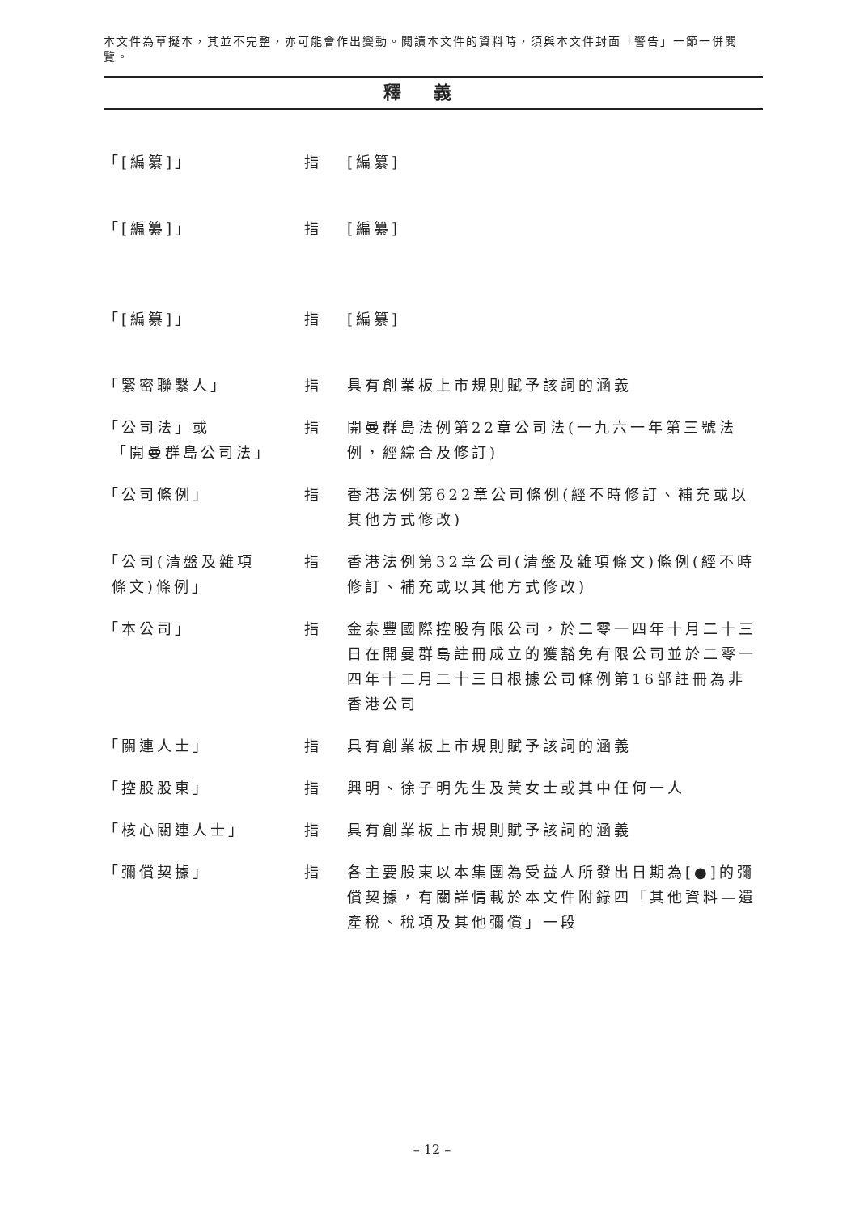本文件為草擬本，其並不完整，亦可能會作出變動。閱讀本文件的資料時，須與本文件封面「警告」一節一併閱覽。
釋義
「[編纂]」 指 [編纂]
「[編纂]」 指 [編纂]
「[編纂]」 指 [編纂]
「緊密聯繫人」 指 具有創業板上市規則賦予該詞的涵義
「公司法」或
「開曼群島公司法」
指 開曼群島法例第22章公司法(一九六一年第三號法例，經綜合及修訂)
「公司條例」 指 香港法例第622章公司條例(經不時修訂、補充或以其他方式修改)
「公司(清盤及雜項
條文)條例」
指 香港法例第32章公司(清盤及雜項條文)條例(經不時修訂、補充或以其他方式修改)
「本公司」 指 金泰豐國際控股有限公司，於二零一四年十月二十三日在開曼群島註冊成立的獲豁免有限公司並於二零一四年十二月二十三日根據公司條例第16部註冊為非香港公司
「關連人士」 指 具有創業板上市規則賦予該詞的涵義
「控股股東」 指 興明、徐子明先生及黃女士或其中任何一人
「核心關連人士」 指 具有創業板上市規則賦予該詞的涵義
「彌償契據」 指 各主要股東以本集團為受益人所發出日期為[●]的彌償契據，有關詳情載於本文件附錄四「其他資料—遺產稅、稅項及其他彌償」一段
– 12 –